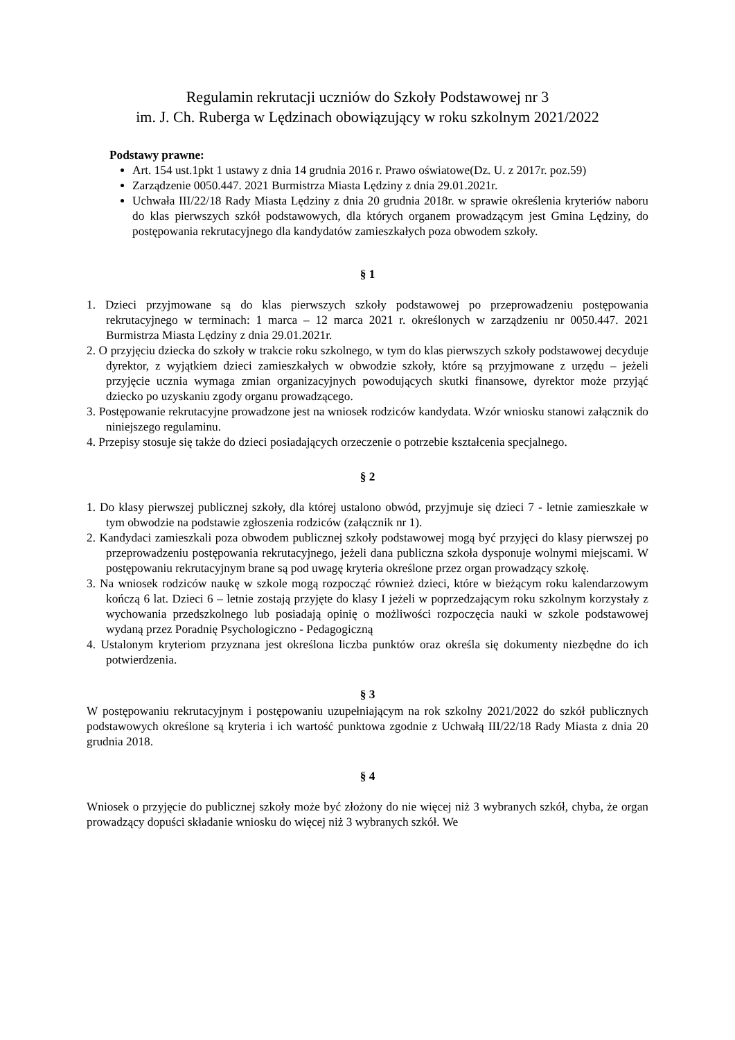Regulamin rekrutacji uczniów do Szkoły Podstawowej nr 3
im. J. Ch. Ruberga w Lędzinach obowiązujący w roku szkolnym 2021/2022
Podstawy prawne:
Art. 154 ust.1pkt 1 ustawy z dnia 14 grudnia 2016 r. Prawo oświatowe(Dz. U. z 2017r. poz.59)
Zarządzenie 0050.447. 2021 Burmistrza Miasta Lędziny z dnia 29.01.2021r.
Uchwała III/22/18 Rady Miasta Lędziny z dnia 20 grudnia 2018r. w sprawie określenia kryteriów naboru do klas pierwszych szkół podstawowych, dla których organem prowadzącym jest Gmina Lędziny, do postępowania rekrutacyjnego dla kandydatów zamieszkałych poza obwodem szkoły.
§ 1
1. Dzieci przyjmowane są do klas pierwszych szkoły podstawowej po przeprowadzeniu postępowania rekrutacyjnego w terminach: 1 marca – 12 marca 2021 r. określonych w zarządzeniu nr 0050.447. 2021 Burmistrza Miasta Lędziny z dnia 29.01.2021r.
2. O przyjęciu dziecka do szkoły w trakcie roku szkolnego, w tym do klas pierwszych szkoły podstawowej decyduje dyrektor, z wyjątkiem dzieci zamieszkałych w obwodzie szkoły, które są przyjmowane z urzędu – jeżeli przyjęcie ucznia wymaga zmian organizacyjnych powodujących skutki finansowe, dyrektor może przyjąć dziecko po uzyskaniu zgody organu prowadzącego.
3. Postępowanie rekrutacyjne prowadzone jest na wniosek rodziców kandydata. Wzór wniosku stanowi załącznik do niniejszego regulaminu.
4. Przepisy stosuje się także do dzieci posiadających orzeczenie o potrzebie kształcenia specjalnego.
§ 2
1. Do klasy pierwszej publicznej szkoły, dla której ustalono obwód, przyjmuje się dzieci 7 - letnie zamieszkałe w tym obwodzie na podstawie zgłoszenia rodziców (załącznik nr 1).
2. Kandydaci zamieszkali poza obwodem publicznej szkoły podstawowej mogą być przyjęci do klasy pierwszej po przeprowadzeniu postępowania rekrutacyjnego, jeżeli dana publiczna szkoła dysponuje wolnymi miejscami. W postępowaniu rekrutacyjnym brane są pod uwagę kryteria określone przez organ prowadzący szkołę.
3. Na wniosek rodziców naukę w szkole mogą rozpocząć również dzieci, które w bieżącym roku kalendarzowym kończą 6 lat. Dzieci 6 – letnie zostają przyjęte do klasy I jeżeli w poprzedzającym roku szkolnym korzystały z wychowania przedszkolnego lub posiadają opinię o możliwości rozpoczęcia nauki w szkole podstawowej wydaną przez Poradnię Psychologiczno - Pedagogiczną
4. Ustalonym kryteriom przyznana jest określona liczba punktów oraz określa się dokumenty niezbędne do ich potwierdzenia.
§ 3
W postępowaniu rekrutacyjnym i postępowaniu uzupełniającym na rok szkolny 2021/2022 do szkół publicznych podstawowych określone są kryteria i ich wartość punktowa zgodnie z Uchwałą III/22/18 Rady Miasta z dnia 20 grudnia 2018.
§ 4
Wniosek o przyjęcie do publicznej szkoły może być złożony do nie więcej niż 3 wybranych szkół, chyba, że organ prowadzący dopuści składanie wniosku do więcej niż 3 wybranych szkół. We